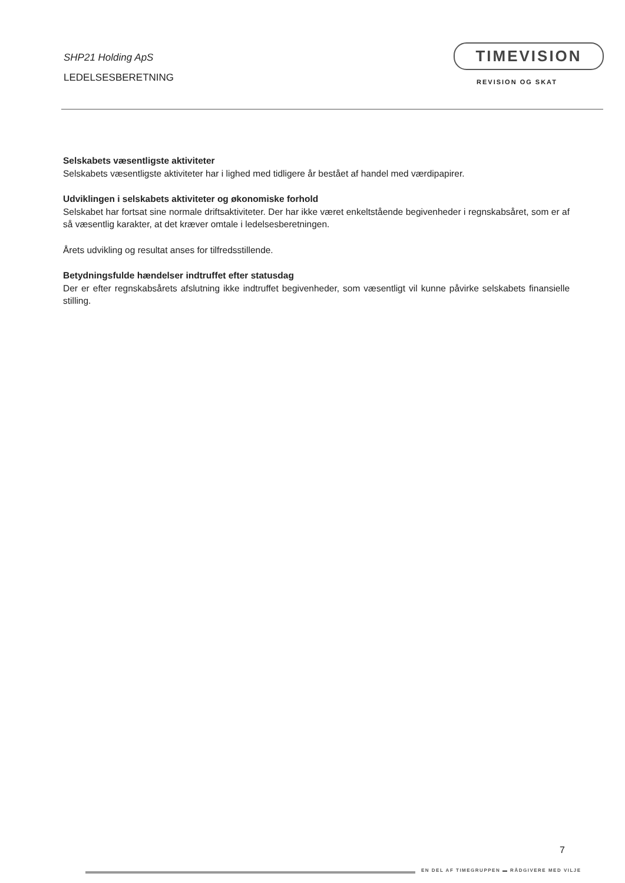SHP21 Holding ApS
LEDELSESBERETNING
TIMEVISION
REVISION OG SKAT
Selskabets væsentligste aktiviteter
Selskabets væsentligste aktiviteter har i lighed med tidligere år bestået af handel med værdipapirer.
Udviklingen i selskabets aktiviteter og økonomiske forhold
Selskabet har fortsat sine normale driftsaktiviteter. Der har ikke været enkeltstående begivenheder i regnskabsåret, som er af så væsentlig karakter, at det kræver omtale i ledelsesberetningen.
Årets udvikling og resultat anses for tilfredsstillende.
Betydningsfulde hændelser indtruffet efter statusdag
Der er efter regnskabsårets afslutning ikke indtruffet begivenheder, som væsentligt vil kunne påvirke selskabets finansielle stilling.
7
EN DEL AF TIMEGRUPPEN ▬ RÅDGIVERE MED VILJE